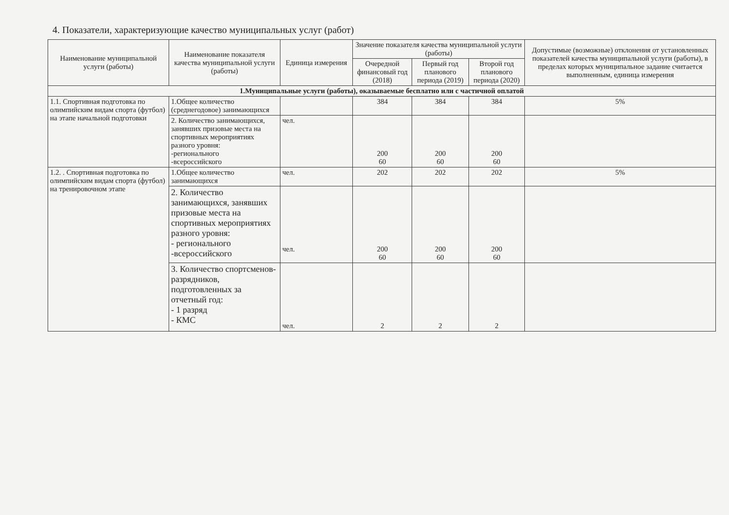4. Показатели, характеризующие качество муниципальных услуг (работ)
| Наименование муниципальной услуги (работы) | Наименование показателя качества муниципальной услуги (работы) | Единица измерения | Значение показателя качества муниципальной услуги (работы) | | | Допустимые (возможные) отклонения от установленных показателей качества муниципальной услуги (работы), в пределах которых муниципальное задание считается выполненным, единица измерения |
| --- | --- | --- | --- | --- | --- | --- |
| | | | Очередной финансовый год (2018) | Первый год планового периода (2019) | Второй год планового периода (2020) | |
| 1.Муниципальные услуги (работы), оказываемые бесплатно или с частичной оплатой | | | | | | |
| 1.1. Спортивная подготовка по олимпийским видам спорта (футбол) на этапе начальной подготовки | 1.Общее количество (среднегодовое) занимающихся | | 384 | 384 | 384 | 5% |
| | 2. Количество занимающихся, занявших призовые места на спортивных мероприятиях разного уровня: -регионального -всероссийского | чел. | 200 60 | 200 60 | 200 60 | |
| 1.2. . Спортивная подготовка по олимпийским видам спорта (футбол) на тренировочном этапе | 1.Общее количество занимающихся | чел. | 202 | 202 | 202 | 5% |
| | 2. Количество занимающихся, занявших призовые места на спортивных мероприятиях разного уровня: - регионального -всероссийского | чел. | 200 60 | 200 60 | 200 60 | |
| | 3. Количество спортсменов-разрядников, подготовленных за отчетный год: - 1 разряд - КМС | чел. | 2 | 2 | 2 | |